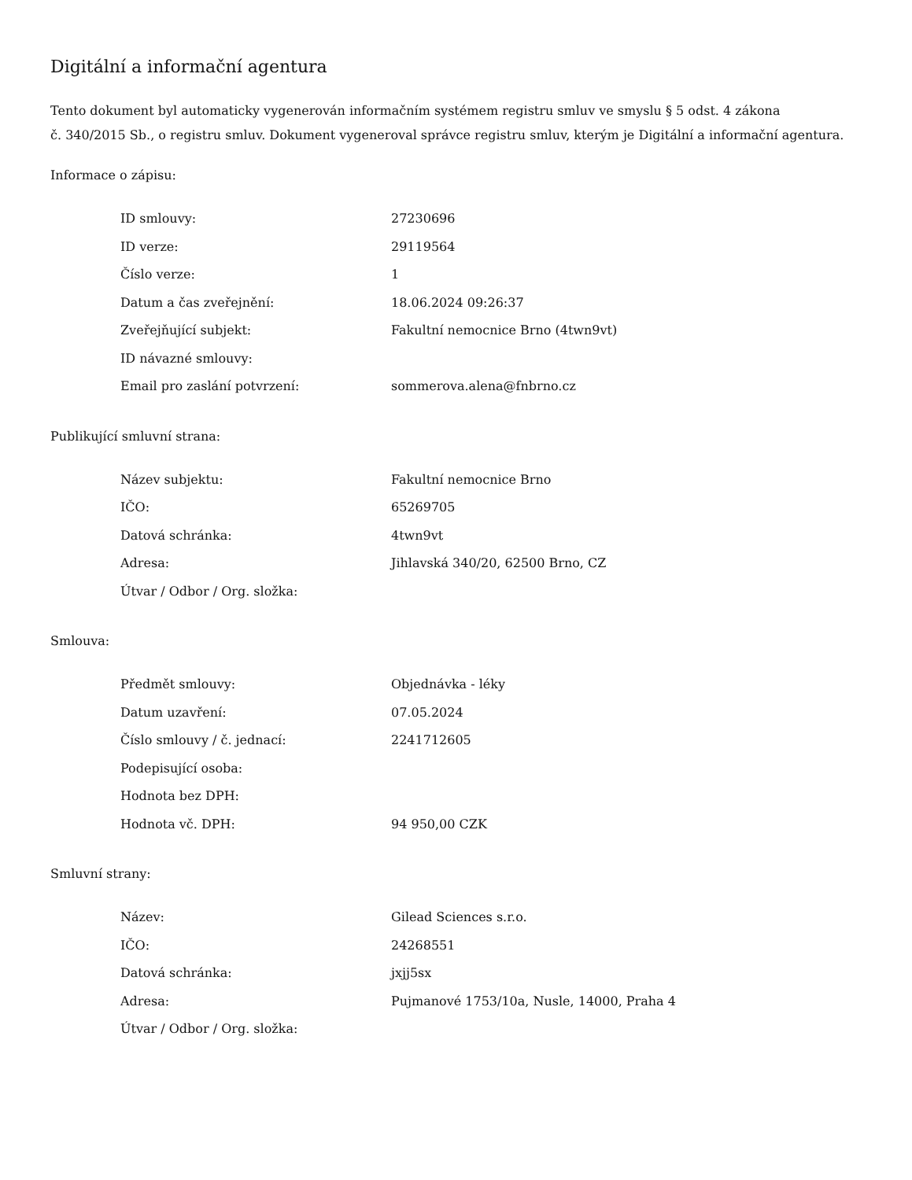Digitální a informační agentura
Tento dokument byl automaticky vygenerován informačním systémem registru smluv ve smyslu § 5 odst. 4 zákona
č. 340/2015 Sb., o registru smluv. Dokument vygeneroval správce registru smluv, kterým je Digitální a informační agentura.
Informace o zápisu:
| ID smlouvy: | 27230696 |
| ID verze: | 29119564 |
| Číslo verze: | 1 |
| Datum a čas zveřejnění: | 18.06.2024 09:26:37 |
| Zveřejňující subjekt: | Fakultní nemocnice Brno (4twn9vt) |
| ID návazné smlouvy: | |
| Email pro zaslání potvrzení: | sommerova.alena@fnbrno.cz |
Publikující smluvní strana:
| Název subjektu: | Fakultní nemocnice Brno |
| IČO: | 65269705 |
| Datová schránka: | 4twn9vt |
| Adresa: | Jihlavská 340/20, 62500 Brno, CZ |
| Útvar / Odbor / Org. složka: | |
Smlouva:
| Předmět smlouvy: | Objednávka - léky |
| Datum uzavření: | 07.05.2024 |
| Číslo smlouvy / č. jednací: | 2241712605 |
| Podepisující osoba: | |
| Hodnota bez DPH: | |
| Hodnota vč. DPH: | 94 950,00 CZK |
Smluvní strany:
| Název: | Gilead Sciences s.r.o. |
| IČO: | 24268551 |
| Datová schránka: | jxjj5sx |
| Adresa: | Pujmanové 1753/10a, Nusle, 14000, Praha 4 |
| Útvar / Odbor / Org. složka: | |